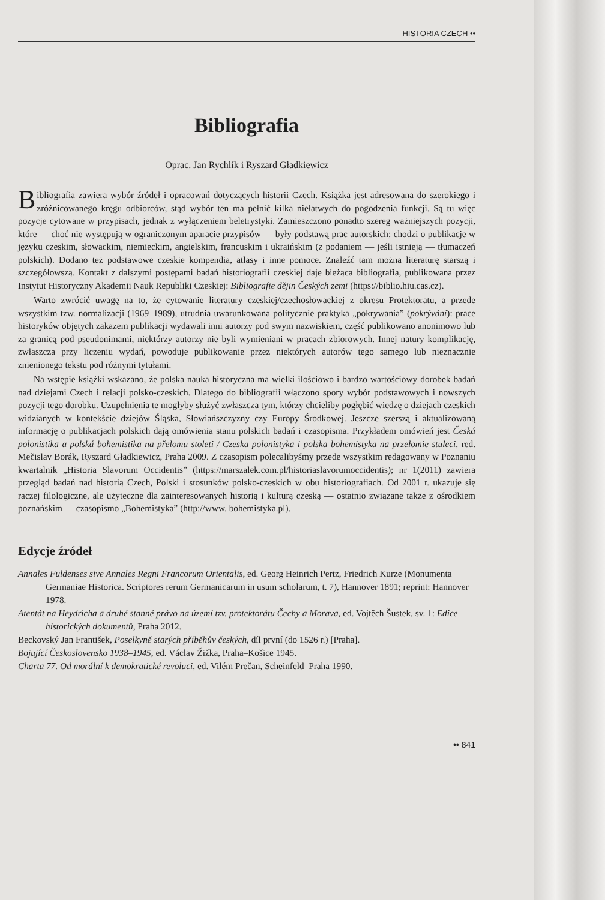HISTORIA CZECH ••
Bibliografia
Oprac. Jan Rychlík i Ryszard Gładkiewicz
Bibliografia zawiera wybór źródeł i opracowań dotyczących historii Czech. Książka jest adresowana do szerokiego i zróżnicowanego kręgu odbiorców, stąd wybór ten ma pełnić kilka niełatwych do pogodzenia funkcji. Są tu więc pozycje cytowane w przypisach, jednak z wyłączeniem beletrystyki. Zamieszczono ponadto szereg ważniejszych pozycji, które — choć nie występują w ograniczonym aparacie przypisów — były podstawą prac autorskich; chodzi o publikacje w języku czeskim, słowackim, niemieckim, angielskim, francuskim i ukraińskim (z podaniem — jeśli istnieją — tłumaczeń polskich). Dodano też podstawowe czeskie kompendia, atlasy i inne pomoce. Znaleźć tam można literaturę starszą i szczegółowszą. Kontakt z dalszymi postępami badań historiografii czeskiej daje bieżąca bibliografia, publikowana przez Instytut Historyczny Akademii Nauk Republiki Czeskiej: Bibliografie dějin Českých zemi (https://biblio.hiu.cas.cz).
Warto zwrócić uwagę na to, że cytowanie literatury czeskiej/czechosłowackiej z okresu Protektoratu, a przede wszystkim tzw. normalizacji (1969–1989), utrudnia uwarunkowana politycznie praktyka „pokrywania” (pokrývání): prace historyków objętych zakazem publikacji wydawali inni autorzy pod swym nazwiskiem, część publikowano anonimowo lub za granicą pod pseudonimami, niektórzy autorzy nie byli wymieniani w pracach zbiorowych. Innej natury komplikację, zwłaszcza przy liczeniu wydań, powoduje publikowanie przez niektórych autorów tego samego lub nieznacznie znienionego tekstu pod różnymi tytułami.
Na wstępie książki wskazano, że polska nauka historyczna ma wielki ilościowo i bardzo wartościowy dorobek badań nad dziejami Czech i relacji polsko-czeskich. Dlatego do bibliografii włączono spory wybór podstawowych i nowszych pozycji tego dorobku. Uzupełnienia te mogłyby służyć zwłaszcza tym, którzy chcieliby pogłębić wiedzę o dziejach czeskich widzianych w kontekście dziejów Śląska, Słowiańszczyzny czy Europy Środkowej. Jeszcze szerszą i aktualizowaną informację o publikacjach polskich dają omówienia stanu polskich badań i czasopisma. Przykładem omówień jest Česká polonistika a polská bohemistika na přelomu stoleti / Czeska polonistyka i polska bohemistyka na przełomie stuleci, red. Mečislav Borák, Ryszard Gładkiewicz, Praha 2009. Z czasopism polecalibyśmy przede wszystkim redagowany w Poznaniu kwartalnik „Historia Slavorum Occidentis” (https://marszalek.com.pl/historiaslavorumoccidentis); nr 1(2011) zawiera przegląd badań nad historią Czech, Polski i stosunków polsko-czeskich w obu historiografiach. Od 2001 r. ukazuje się raczej filologiczne, ale użyteczne dla zainteresowanych historią i kulturą czeską — ostatnio związane także z ośrodkiem poznańskim — czasopismo „Bohemistyka” (http://www. bohemistyka.pl).
Edycje źródeł
Annales Fuldenses sive Annales Regni Francorum Orientalis, ed. Georg Heinrich Pertz, Friedrich Kurze (Monumenta Germaniae Historica. Scriptores rerum Germanicarum in usum scholarum, t. 7), Hannover 1891; reprint: Hannover 1978.
Atentát na Heydricha a druhé stanné právo na území tzv. protektorátu Čechy a Morava, ed. Vojtěch Šustek, sv. 1: Edice historických dokumentů, Praha 2012.
Beckovský Jan František, Poselkyně starých příběhův českých, díl první (do 1526 r.) [Praha].
Bojující Československo 1938–1945, ed. Václav Žižka, Praha–Košice 1945.
Charta 77. Od morální k demokratické revoluci, ed. Vilém Prečan, Scheinfeld–Praha 1990.
•• 841